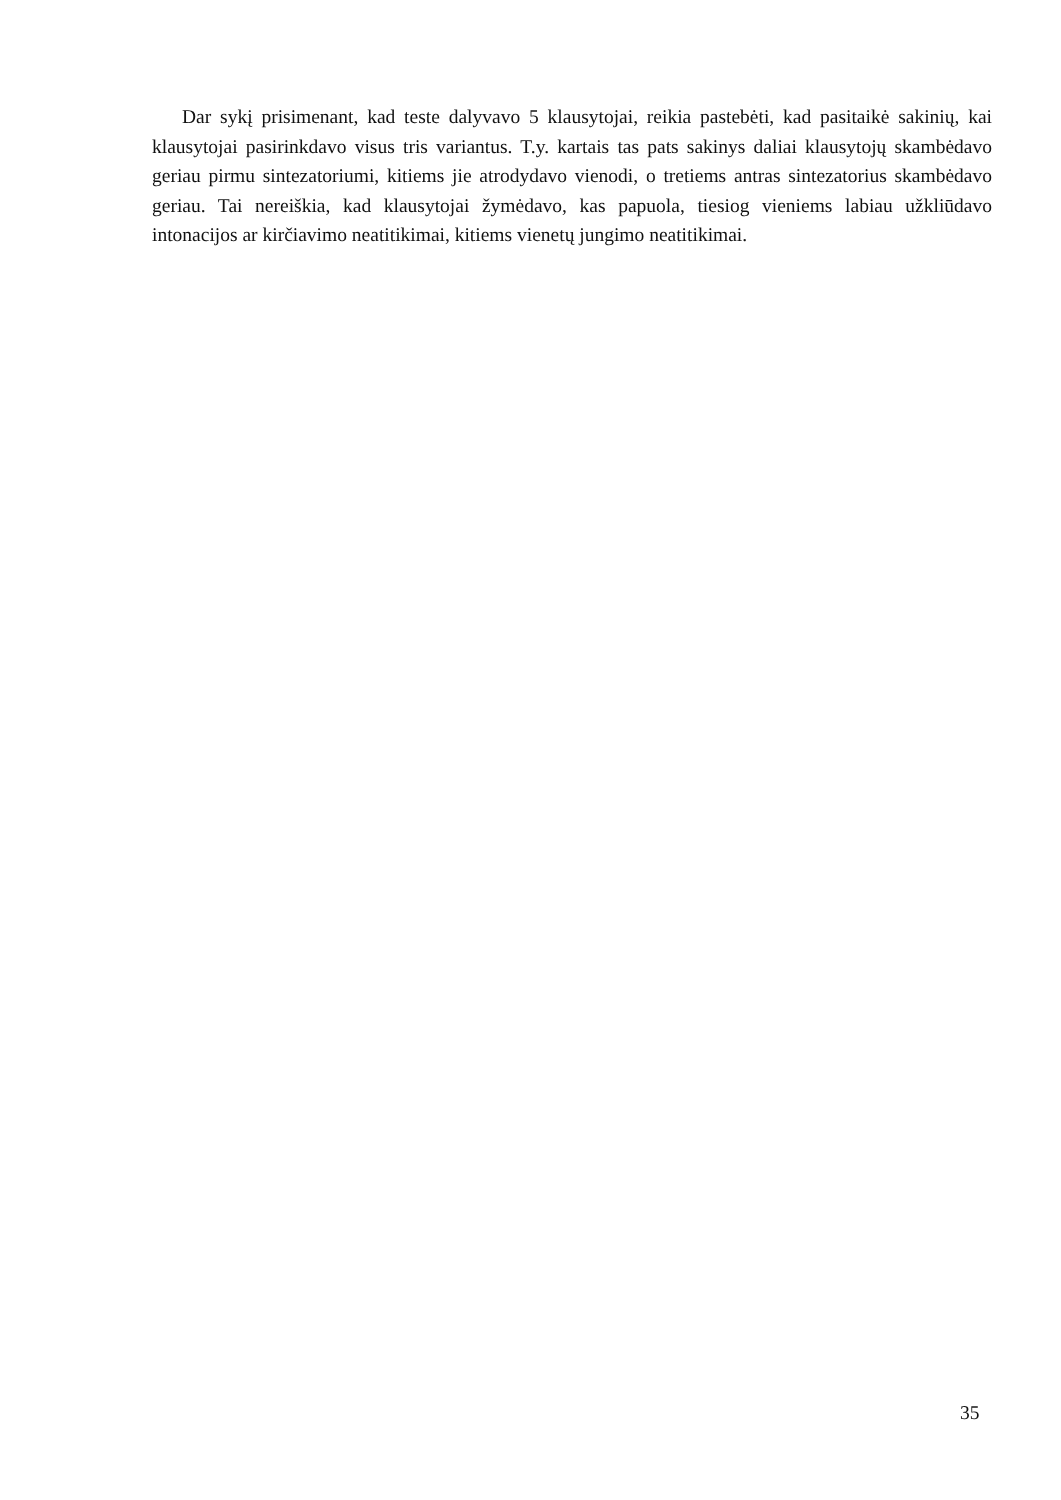Dar sykį prisimenant, kad teste dalyvavo 5 klausytojai, reikia pastebėti, kad pasitaikė sakinių, kai klausytojai pasirinkdavo visus tris variantus. T.y. kartais tas pats sakinys daliai klausytojų skambėdavo geriau pirmu sintezatoriumi, kitiems jie atrodydavo vienodi, o tretiems antras sintezatorius skambėdavo geriau. Tai nereiškia, kad klausytojai žymėdavo, kas papuola, tiesiog vieniems labiau užkliūdavo intonacijos ar kirčiavimo neatitikimai, kitiems vienetų jungimo neatitikimai.
35